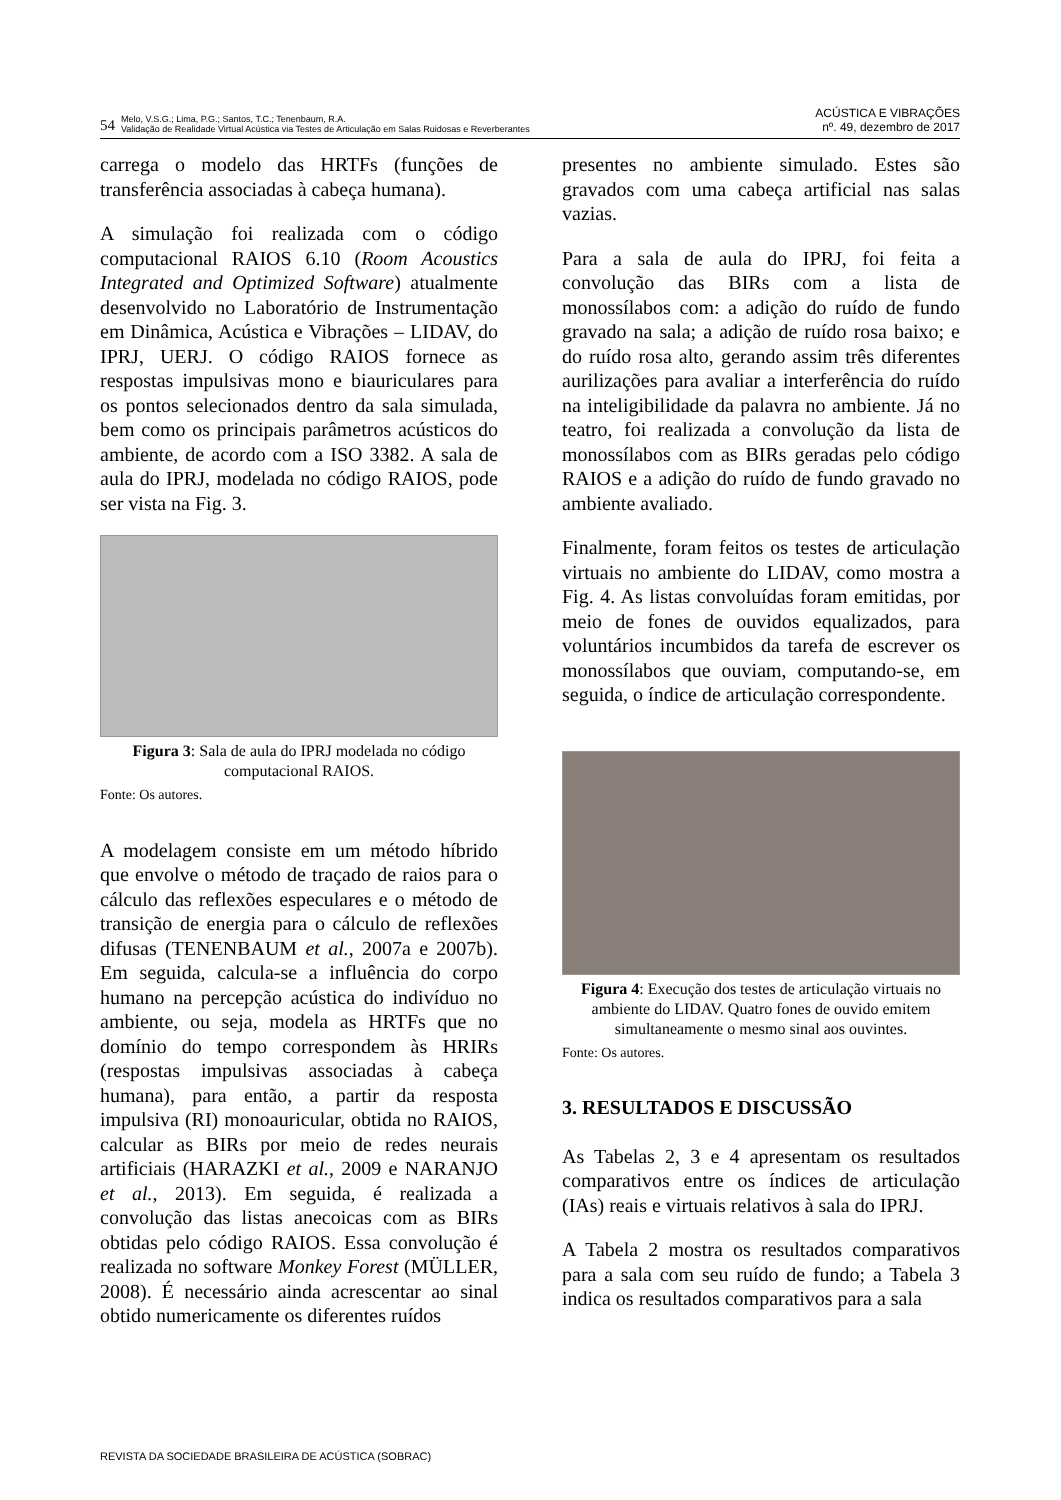54 Melo, V.S.G.; Lima, P.G.; Santos, T.C.; Tenenbaum, R.A.
Validação de Realidade Virtual Acústica via Testes de Articulação em Salas Ruidosas e Reverberantes
ACÚSTICA E VIBRAÇÕES
nº. 49, dezembro de 2017
carrega o modelo das HRTFs (funções de transferência associadas à cabeça humana).
A simulação foi realizada com o código computacional RAIOS 6.10 (Room Acoustics Integrated and Optimized Software) atualmente desenvolvido no Laboratório de Instrumentação em Dinâmica, Acústica e Vibrações – LIDAV, do IPRJ, UERJ. O código RAIOS fornece as respostas impulsivas mono e biauriculares para os pontos selecionados dentro da sala simulada, bem como os principais parâmetros acústicos do ambiente, de acordo com a ISO 3382. A sala de aula do IPRJ, modelada no código RAIOS, pode ser vista na Fig. 3.
Figura 3: Sala de aula do IPRJ modelada no código computacional RAIOS.
Fonte: Os autores.
A modelagem consiste em um método híbrido que envolve o método de traçado de raios para o cálculo das reflexões especulares e o método de transição de energia para o cálculo de reflexões difusas (TENENBAUM et al., 2007a e 2007b). Em seguida, calcula-se a influência do corpo humano na percepção acústica do indivíduo no ambiente, ou seja, modela as HRTFs que no domínio do tempo correspondem às HRIRs (respostas impulsivas associadas à cabeça humana), para então, a partir da resposta impulsiva (RI) monoauricular, obtida no RAIOS, calcular as BIRs por meio de redes neurais artificiais (HARAZKI et al., 2009 e NARANJO et al., 2013). Em seguida, é realizada a convolução das listas anecoicas com as BIRs obtidas pelo código RAIOS. Essa convolução é realizada no software Monkey Forest (MÜLLER, 2008). É necessário ainda acrescentar ao sinal obtido numericamente os diferentes ruídos
presentes no ambiente simulado. Estes são gravados com uma cabeça artificial nas salas vazias.
Para a sala de aula do IPRJ, foi feita a convolução das BIRs com a lista de monossílabos com: a adição do ruído de fundo gravado na sala; a adição de ruído rosa baixo; e do ruído rosa alto, gerando assim três diferentes aurilizações para avaliar a interferência do ruído na inteligibilidade da palavra no ambiente. Já no teatro, foi realizada a convolução da lista de monossílabos com as BIRs geradas pelo código RAIOS e a adição do ruído de fundo gravado no ambiente avaliado.
Finalmente, foram feitos os testes de articulação virtuais no ambiente do LIDAV, como mostra a Fig. 4. As listas convoluídas foram emitidas, por meio de fones de ouvidos equalizados, para voluntários incumbidos da tarefa de escrever os monossílabos que ouviam, computando-se, em seguida, o índice de articulação correspondente.
Figura 4: Execução dos testes de articulação virtuais no ambiente do LIDAV. Quatro fones de ouvido emitem simultaneamente o mesmo sinal aos ouvintes.
Fonte: Os autores.
3. RESULTADOS E DISCUSSÃO
As Tabelas 2, 3 e 4 apresentam os resultados comparativos entre os índices de articulação (IAs) reais e virtuais relativos à sala do IPRJ.
A Tabela 2 mostra os resultados comparativos para a sala com seu ruído de fundo; a Tabela 3 indica os resultados comparativos para a sala
REVISTA DA SOCIEDADE BRASILEIRA DE ACÚSTICA (SOBRAC)